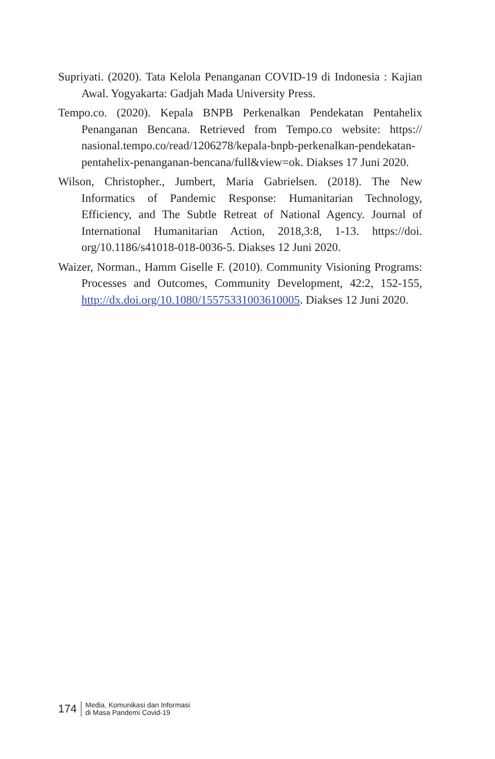Supriyati. (2020). Tata Kelola Penanganan COVID-19 di Indonesia : Kajian Awal. Yogyakarta: Gadjah Mada University Press.
Tempo.co. (2020). Kepala BNPB Perkenalkan Pendekatan Pentahelix Penanganan Bencana. Retrieved from Tempo.co website: https:// nasional.tempo.co/read/1206278/kepala-bnpb-perkenalkan-pendekatan-pentahelix-penanganan-bencana/full&view=ok. Diakses 17 Juni 2020.
Wilson, Christopher., Jumbert, Maria Gabrielsen. (2018). The New Informatics of Pandemic Response: Humanitarian Technology, Efficiency, and The Subtle Retreat of National Agency. Journal of International Humanitarian Action, 2018,3:8, 1-13. https://doi. org/10.1186/s41018-018-0036-5. Diakses 12 Juni 2020.
Waizer, Norman., Hamm Giselle F. (2010). Community Visioning Programs: Processes and Outcomes, Community Development, 42:2, 152-155, http://dx.doi.org/10.1080/15575331003610005. Diakses 12 Juni 2020.
174 Media, Komunikasi dan Informasi
di Masa Pandemi Covid-19